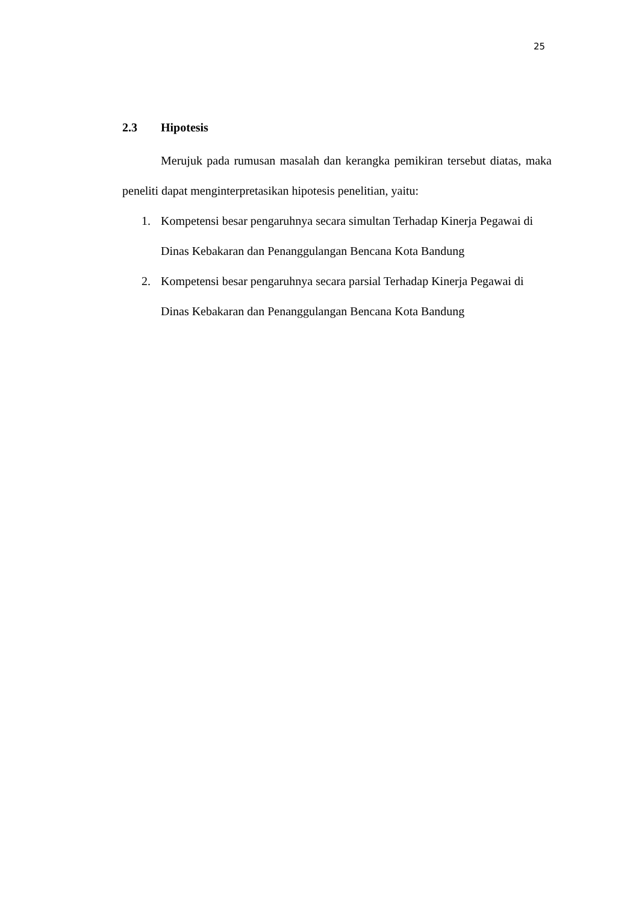25
2.3 Hipotesis
Merujuk pada rumusan masalah dan kerangka pemikiran tersebut diatas, maka peneliti dapat menginterpretasikan hipotesis penelitian, yaitu:
1. Kompetensi besar pengaruhnya secara simultan Terhadap Kinerja Pegawai di Dinas Kebakaran dan Penanggulangan Bencana Kota Bandung
2. Kompetensi besar pengaruhnya secara parsial Terhadap Kinerja Pegawai di Dinas Kebakaran dan Penanggulangan Bencana Kota Bandung